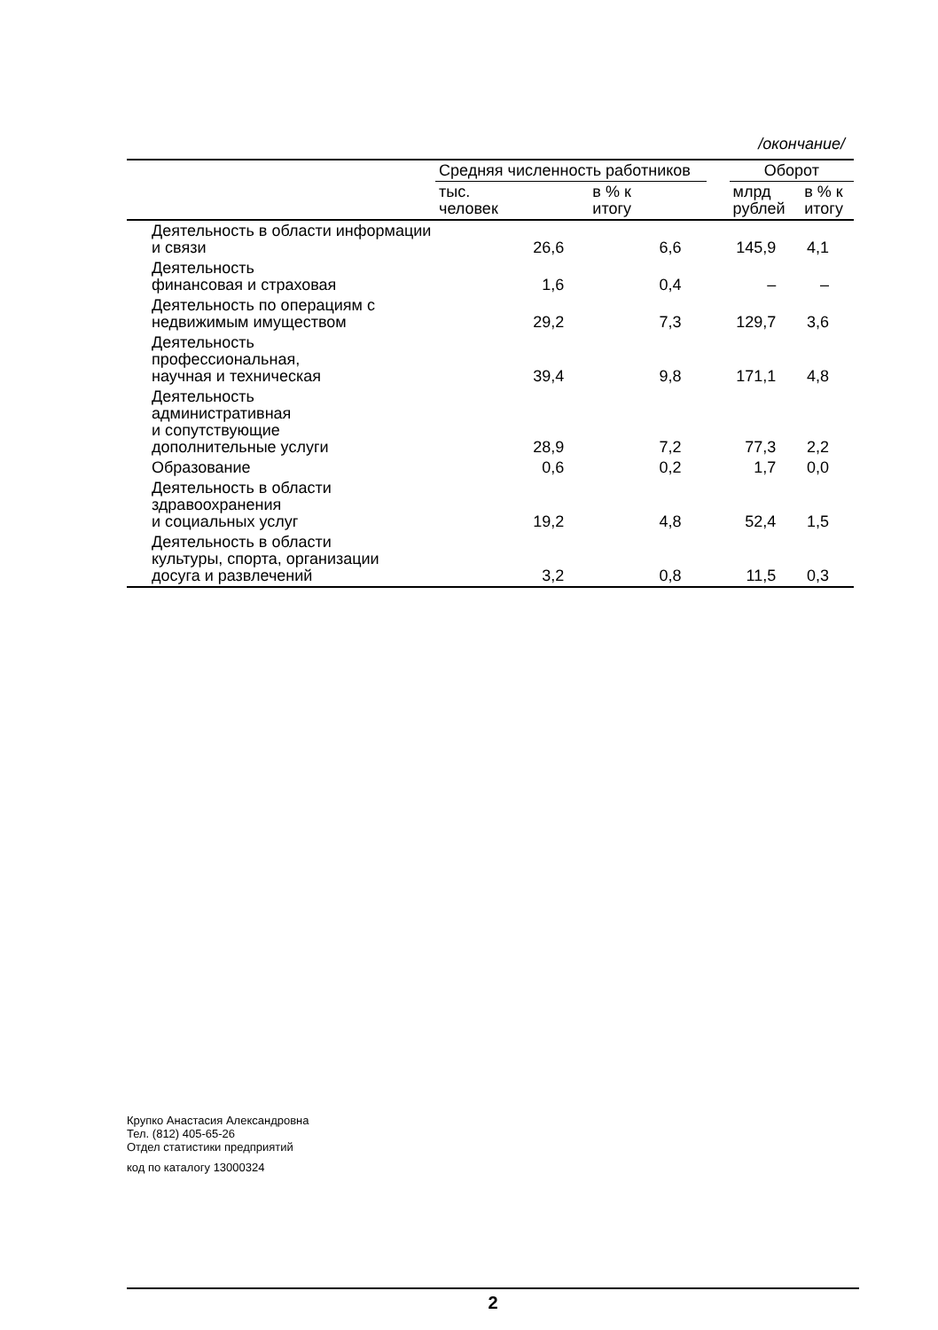/окончание/
| | Средняя численность работников | | | Оборот | |
| --- | --- | --- | --- | --- | --- |
| | тыс. человек | в % к итогу | | млрд рублей | в % к итогу |
| Деятельность в области информации и связи | 26,6 | 6,6 | | 145,9 | 4,1 |
| Деятельность финансовая и страховая | 1,6 | 0,4 | | – | – |
| Деятельность по операциям с недвижимым имуществом | 29,2 | 7,3 | | 129,7 | 3,6 |
| Деятельность профессиональная, научная и техническая | 39,4 | 9,8 | | 171,1 | 4,8 |
| Деятельность административная и сопутствующие дополнительные услуги | 28,9 | 7,2 | | 77,3 | 2,2 |
| Образование | 0,6 | 0,2 | | 1,7 | 0,0 |
| Деятельность в области здравоохранения и социальных услуг | 19,2 | 4,8 | | 52,4 | 1,5 |
| Деятельность в области культуры, спорта, организации досуга и развлечений | 3,2 | 0,8 | | 11,5 | 0,3 |
Крупко Анастасия Александровна
Тел. (812) 405-65-26
Отдел статистики предприятий
код по каталогу 13000324
2